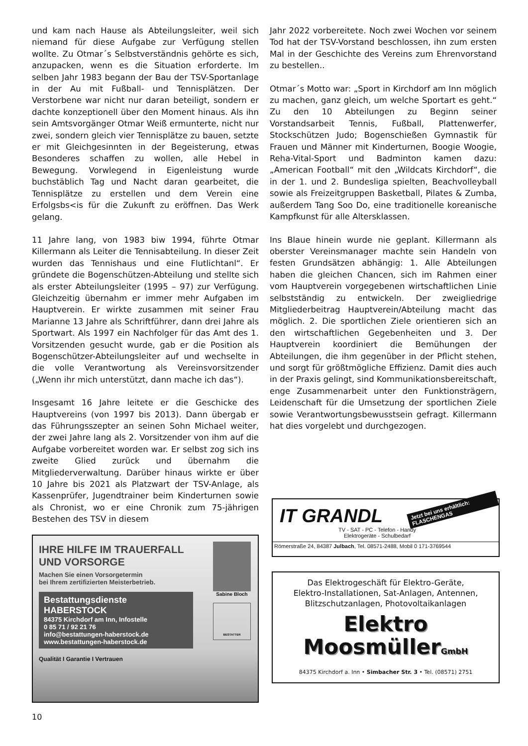und kam nach Hause als Abteilungsleiter, weil sich niemand für diese Aufgabe zur Verfügung stellen wollte. Zu Otmar´s Selbstverständnis gehörte es sich, anzupacken, wenn es die Situation erforderte. Im selben Jahr 1983 begann der Bau der TSV-Sportanlage in der Au mit Fußball- und Tennisplätzen. Der Verstorbene war nicht nur daran beteiligt, sondern er dachte konzeptionell über den Moment hinaus. Als ihn sein Amtsvorgänger Otmar Weiß ermunterte, nicht nur zwei, sondern gleich vier Tennisplätze zu bauen, setzte er mit Gleichgesinnten in der Begeisterung, etwas Besonderes schaffen zu wollen, alle Hebel in Bewegung. Vorwlegend in Eigenleistung wurde buchstäblich Tag und Nacht daran gearbeitet, die Tennisplätze zu erstellen und dem Verein eine Erfolgsbs<is für die Zukunft zu eröffnen. Das Werk gelang.
11 Jahre lang, von 1983 biw 1994, führte Otmar Killermann als Leiter die Tennisabteilung. In dieser Zeit wurden das Tennishaus und eine Flutlichtanl“. Er gründete die Bogenschützen-Abteilung und stellte sich als erster Abteilungsleiter (1995 – 97) zur Verfügung. Gleichzeitig übernahm er immer mehr Aufgaben im Hauptverein. Er wirkte zusammen mit seiner Frau Marianne 13 Jahre als Schriftführer, dann drei Jahre als Sportwart. Als 1997 ein Nachfolger für das Amt des 1. Vorsitzenden gesucht wurde, gab er die Position als Bogenschützer-Abteilungsleiter auf und wechselte in die volle Verantwortung als Vereinsvorsitzender („Wenn ihr mich unterstützt, dann mache ich das“).
Insgesamt 16 Jahre leitete er die Geschicke des Hauptvereins (von 1997 bis 2013). Dann übergab er das Führungsszepter an seinen Sohn Michael weiter, der zwei Jahre lang als 2. Vorsitzender von ihm auf die Aufgabe vorbereitet worden war. Er selbst zog sich ins zweite Glied zurück und übernahm die Mitgliederverwaltung. Darüber hinaus wirkte er über 10 Jahre bis 2021 als Platzwart der TSV-Anlage, als Kassenprüfer, Jugendtrainer beim Kinderturnen sowie als Chronist, wo er eine Chronik zum 75-jährigen Bestehen des TSV in diesem
Jahr 2022 vorbereitete. Noch zwei Wochen vor seinem Tod hat der TSV-Vorstand beschlossen, ihn zum ersten Mal in der Geschichte des Vereins zum Ehrenvorstand zu bestellen..
Otmar´s Motto war: „Sport in Kirchdorf am Inn möglich zu machen, ganz gleich, um welche Sportart es geht.“ Zu den 10 Abteilungen zu Beginn seiner Vorstandsarbeit Tennis, Fußball, Plattenwerfer, Stockschützen Judo; Bogenschießen Gymnastik für Frauen und Männer mit Kinderturnen, Boogie Woogie, Reha-Vital-Sport und Badminton kamen dazu: „American Football“ mit den „Wildcats Kirchdorf“, die in der 1. und 2. Bundesliga spielten, Beachvolleyball sowie als Freizeitgruppen Basketball, Pilates & Zumba, außerdem Tang Soo Do, eine traditionelle koreanische Kampfkunst für alle Altersklassen.
Ins Blaue hinein wurde nie geplant. Killermann als oberster Vereinsmanager machte sein Handeln von festen Grundsätzen abhängig: 1. Alle Abteilungen haben die gleichen Chancen, sich im Rahmen einer vom Hauptverein vorgegebenen wirtschaftlichen Linie selbstständig zu entwickeln. Der zweigliedrige Mitgliederbeitrag Hauptverein/Abteilung macht das möglich. 2. Die sportlichen Ziele orientieren sich an den wirtschaftlichen Gegebenheiten und 3. Der Hauptverein koordiniert die Bemühungen der Abteilungen, die ihm gegenüber in der Pflicht stehen, und sorgt für größtmögliche Effizienz. Damit dies auch in der Praxis gelingt, sind Kommunikationsbereitschaft, enge Zusammenarbeit unter den Funktionsträgern, Leidenschaft für die Umsetzung der sportlichen Ziele sowie Verantwortungsbewusstsein gefragt. Killermann hat dies vorgelebt und durchgezogen.
IHRE HILFE IM TRAUERFALL
UND VORSORGE
Machen Sie einen Vorsorgetermin
bei Ihrem zertifizierten Meisterbetrieb.
Bestattungsdienste
HABERSTOCK
84375 Kirchdorf am Inn, Infostelle
0 85 71 / 92 21 76
info@bestattungen-haberstock.de
www.bestattungen-haberstock.de
Qualität I Garantie I Vertrauen
Sabine Bloch
BESTATTER
IT GRANDL
Jetzt bei uns erhältlich: FLASCHENGAS
TV - SAT - PC - Telefon - Handy
Elektrogeräte - Schulbedarf
Römerstraße 24, 84387 Julbach, Tel. 08571-2488, Mobil 0 171-3769544
Das Elektrogeschäft für Elektro-Geräte,
Elektro-Installationen, Sat-Anlagen, Antennen,
Blitzschutzanlagen, Photovoltaikanlagen
Elektro
MoosmüllerGmbH
84375 Kirchdorf a. Inn • Simbacher Str. 3 • Tel. (08571) 2751
10